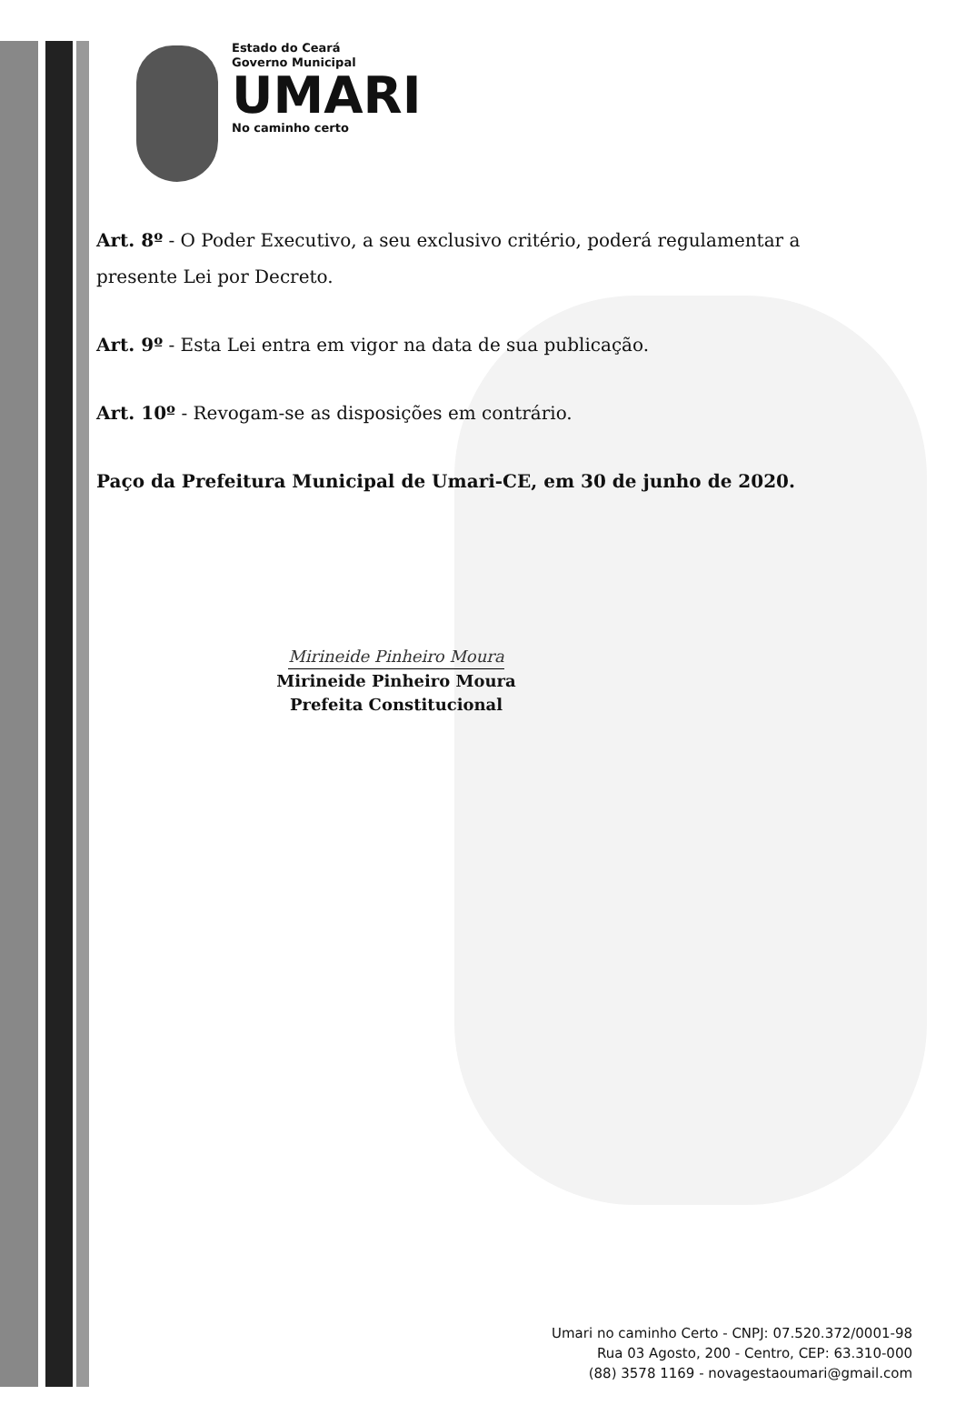Estado do Ceará
Governo Municipal
UMARI
No caminho certo
Art. 8º - O Poder Executivo, a seu exclusivo critério, poderá regulamentar a presente Lei por Decreto.
Art. 9º - Esta Lei entra em vigor na data de sua publicação.
Art. 10º - Revogam-se as disposições em contrário.
Paço da Prefeitura Municipal de Umari-CE, em 30 de junho de 2020.
Mirineide Pinheiro Moura
Mirineide Pinheiro Moura
Prefeita Constitucional
Umari no caminho Certo - CNPJ: 07.520.372/0001-98
Rua 03 Agosto, 200 - Centro, CEP: 63.310-000
(88) 3578 1169 - novagestaoumari@gmail.com